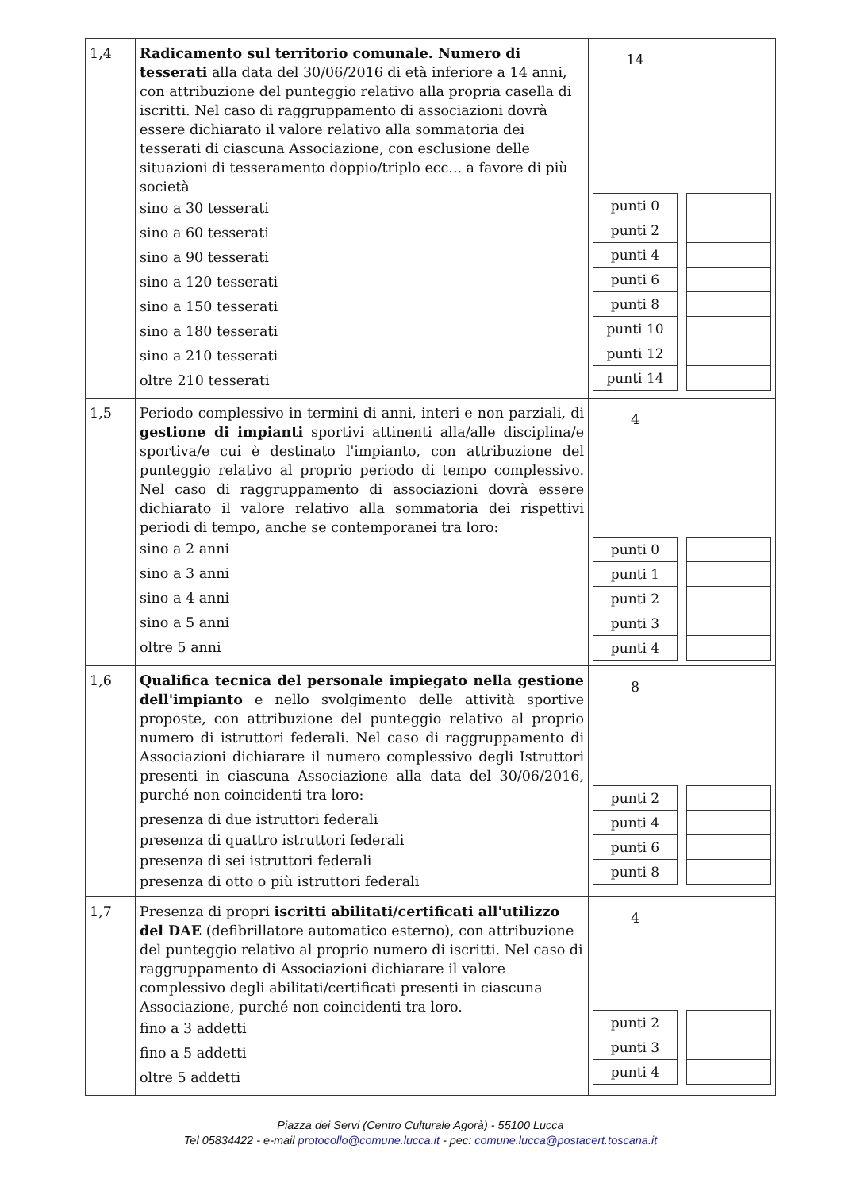| 1,4 | Radicamento sul territorio comunale. Numero di tesserati alla data del 30/06/2016 di età inferiore a 14 anni, con attribuzione del punteggio relativo alla propria casella di iscritti. Nel caso di raggruppamento di associazioni dovrà essere dichiarato il valore relativo alla sommatoria dei tesserati di ciascuna Associazione, con esclusione delle situazioni di tesseramento doppio/triplo ecc... a favore di più società sino a 30 tesserati sino a 60 tesserati sino a 90 tesserati sino a 120 tesserati sino a 150 tesserati sino a 180 tesserati sino a 210 tesserati oltre 210 tesserati | 14 / punti 0 / / punti 2 / / punti 4 / / punti 6 / / punti 8 / / punti 10 / / punti 12 / / punti 14 / | |
| 1,5 | Periodo complessivo in termini di anni, interi e non parziali, di gestione di impianti sportivi attinenti alla/alle disciplina/e sportiva/e cui è destinato l'impianto, con attribuzione del punteggio relativo al proprio periodo di tempo complessivo. Nel caso di raggruppamento di associazioni dovrà essere dichiarato il valore relativo alla sommatoria dei rispettivi periodi di tempo, anche se contemporanei tra loro: sino a 2 anni sino a 3 anni sino a 4 anni sino a 5 anni oltre 5 anni | 4 / punti 0 / / punti 1 / / punti 2 / / punti 3 / / punti 4 / | |
| 1,6 | Qualifica tecnica del personale impiegato nella gestione dell'impianto e nello svolgimento delle attività sportive proposte, con attribuzione del punteggio relativo al proprio numero di istruttori federali. Nel caso di raggruppamento di Associazioni dichiarare il numero complessivo degli Istruttori presenti in ciascuna Associazione alla data del 30/06/2016, purché non coincidenti tra loro: presenza di due istruttori federali presenza di quattro istruttori federali presenza di sei istruttori federali presenza di otto o più istruttori federali | 8 / punti 2 / / punti 4 / / punti 6 / / punti 8 / | |
| 1,7 | Presenza di propri iscritti abilitati/certificati all'utilizzo del DAE (defibrillatore automatico esterno), con attribuzione del punteggio relativo al proprio numero di iscritti. Nel caso di raggruppamento di Associazioni dichiarare il valore complessivo degli abilitati/certificati presenti in ciascuna Associazione, purché non coincidenti tra loro. fino a 3 addetti fino a 5 addetti oltre 5 addetti | 4 / punti 2 / / punti 3 / / punti 4 / | |
Piazza dei Servi (Centro Culturale Agorà) - 55100 Lucca
Tel 05834422 - e-mail protocollo@comune.lucca.it - pec: comune.lucca@postacert.toscana.it